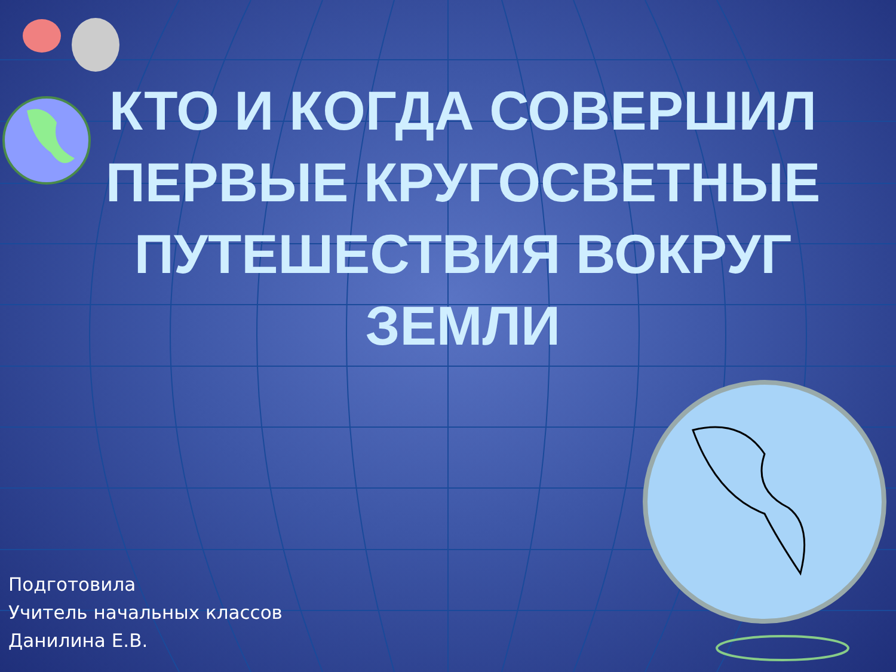КТО И КОГДА СОВЕРШИЛ ПЕРВЫЕ КРУГОСВЕТНЫЕ ПУТЕШЕСТВИЯ ВОКРУГ ЗЕМЛИ
Подготовила
Учитель начальных классов
Данилина Е.В.